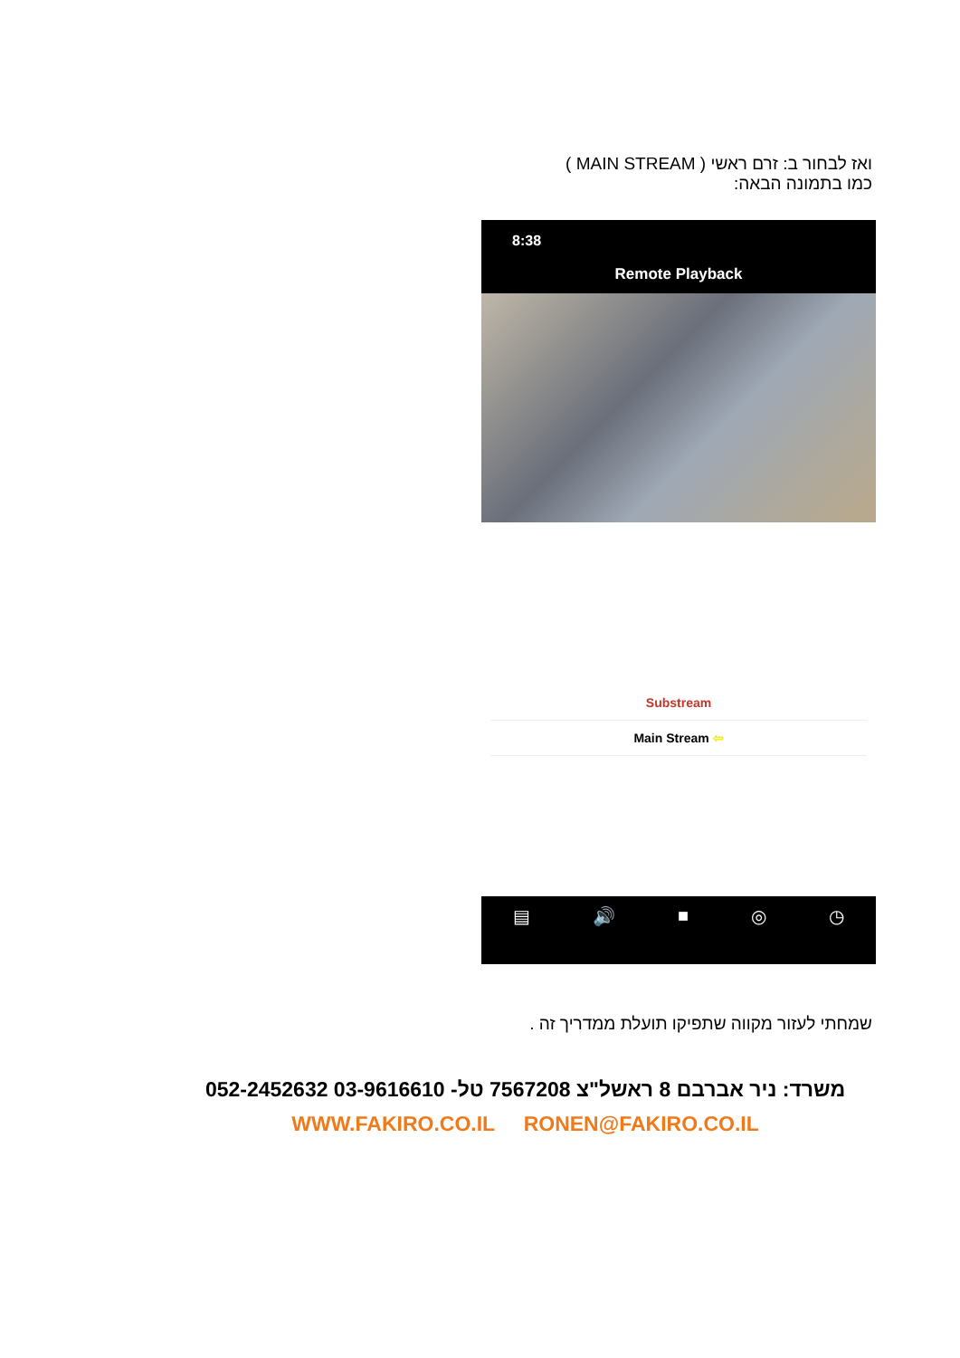ואז לבחור ב: זרם ראשי ( MAIN STREAM )
כמו בתמונה הבאה:
8:38
Remote Playback
Substream
Main Stream ⇦
▤ 🔊 ■ ◎ ◷
שמחתי לעזור מקווה שתפיקו תועלת ממדריך זה .
משרד: ניר אברבם 8 ראשל"צ 7567208 טל- 03-9616610 052-2452632
WWW.FAKIRO.CO.IL RONEN@FAKIRO.CO.IL